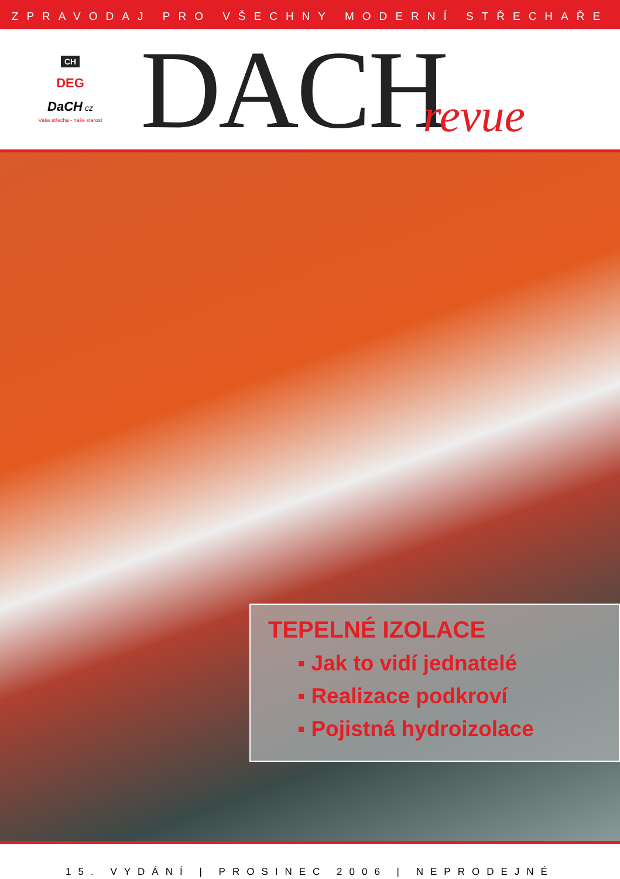ZPRAVODAJ PRO VŠECHNY MODERNÍ STŘECHAŘE
CH
DEG
DaCH cz
Vaše střecha - naše starost
DACH
revue
TEPELNÉ IZOLACE
▪ Jak to vidí jednatelé
▪ Realizace podkroví
▪ Pojistná hydroizolace
15. VYDÁNÍ | PROSINEC 2006 | NEPRODEJNÉ